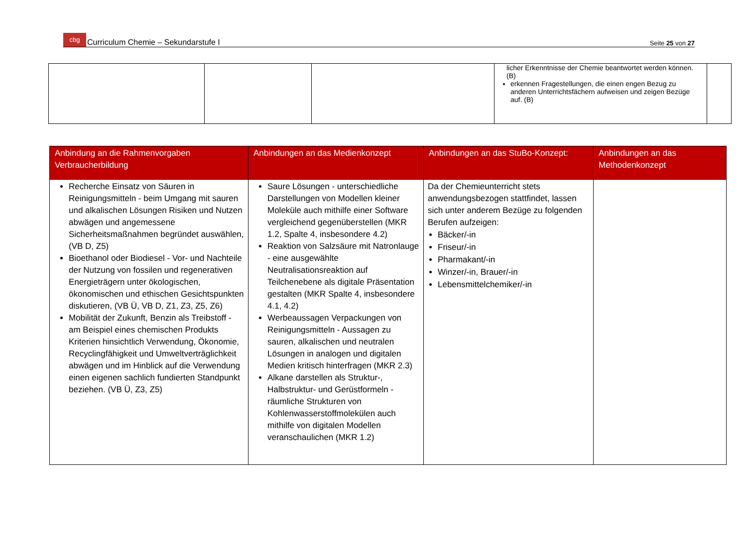cbg Curriculum Chemie – Sekundarstufe I
Seite 25 von 27
| | | | licher Erkenntnisse der Chemie beantwortet werden können. (B) erkennen Fragestellungen, die einen engen Bezug zu anderen Unterrichtsfächern aufweisen und zeigen Bezüge auf. (B) | |
| Anbindung an die Rahmenvorgaben Verbraucherbildung | Anbindungen an das Medienkonzept | Anbindungen an das StuBo-Konzept: | Anbindungen an das Methodenkonzept |
| --- | --- | --- | --- |
| Recherche Einsatz von Säuren in Reinigungsmitteln - beim Umgang mit sauren und alkalischen Lösungen Risiken und Nutzen abwägen und angemessene Sicherheitsmaßnahmen begründet auswählen, (VB D, Z5) Bioethanol oder Biodiesel - Vor- und Nachteile der Nutzung von fossilen und regenerativen Energieträgern unter ökologischen, ökonomischen und ethischen Gesichtspunkten diskutieren, (VB Ü, VB D, Z1, Z3, Z5, Z6) Mobilität der Zukunft, Benzin als Treibstoff - am Beispiel eines chemischen Produkts Kriterien hinsichtlich Verwendung, Ökonomie, Recyclingfähigkeit und Umweltverträglichkeit abwägen und im Hinblick auf die Verwendung einen eigenen sachlich fundierten Standpunkt beziehen. (VB Ü, Z3, Z5) | Saure Lösungen - unterschiedliche Darstellungen von Modellen kleiner Moleküle auch mithilfe einer Software vergleichend gegenüberstellen (MKR 1.2, Spalte 4, insbesondere 4.2) Reaktion von Salzsäure mit Natronlauge - eine ausgewählte Neutralisationsreaktion auf Teilchenebene als digitale Präsentation gestalten (MKR Spalte 4, insbesondere 4.1, 4.2) Werbeaussagen Verpackungen von Reinigungsmitteln - Aussagen zu sauren, alkalischen und neutralen Lösungen in analogen und digitalen Medien kritisch hinterfragen (MKR 2.3) Alkane darstellen als Struktur-, Halbstruktur- und Gerüstformeln - räumliche Strukturen von Kohlenwasserstoffmolekülen auch mithilfe von digitalen Modellen veranschaulichen (MKR 1.2) | Da der Chemieunterricht stets anwendungsbezogen stattfindet, lassen sich unter anderem Bezüge zu folgenden Berufen aufzeigen: Bäcker/-in Friseur/-in Pharmakant/-in Winzer/-in, Brauer/-in Lebensmittelchemiker/-in | |